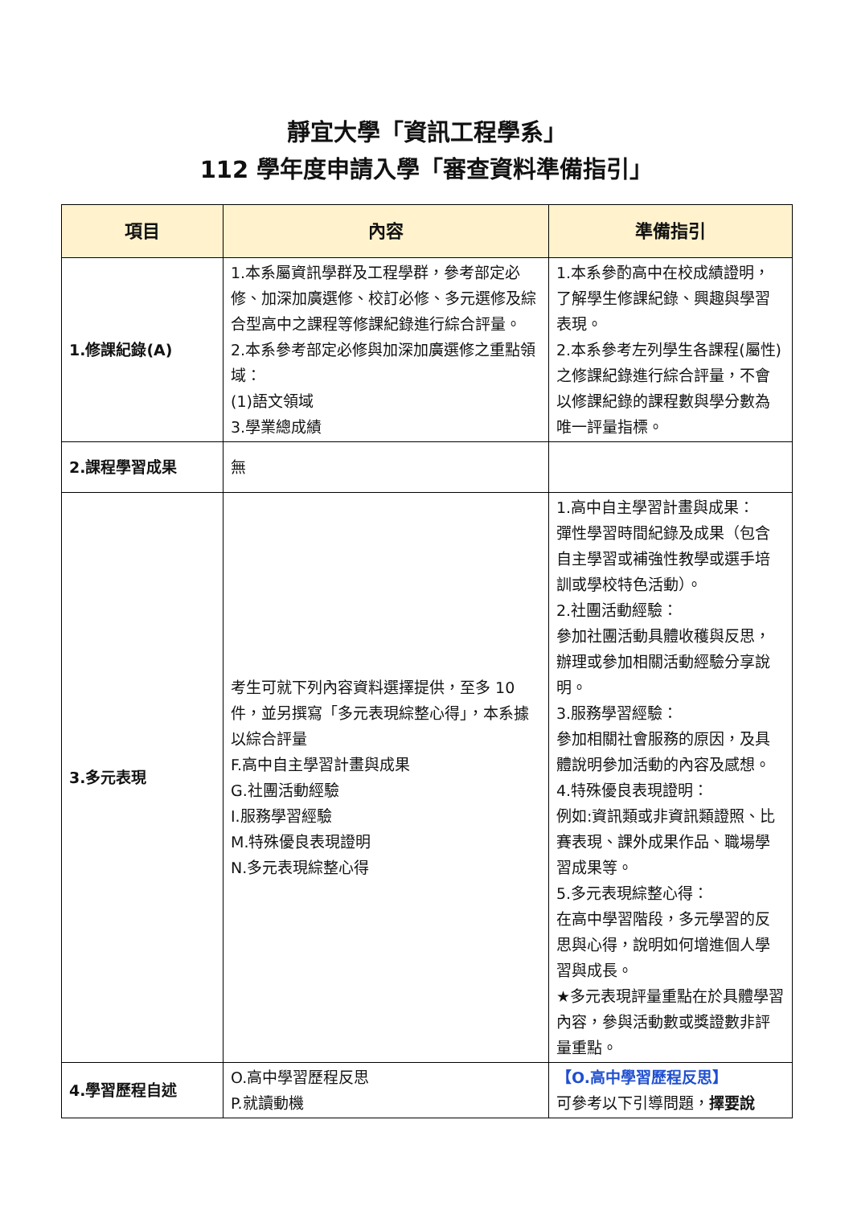靜宜大學「資訊工程學系」
112 學年度申請入學「審查資料準備指引」
| 項目 | 內容 | 準備指引 |
| --- | --- | --- |
| 1.修課紀錄(A) | 1.本系屬資訊學群及工程學群，參考部定必修、加深加廣選修、校訂必修、多元選修及綜合型高中之課程等修課紀錄進行綜合評量。 2.本系參考部定必修與加深加廣選修之重點領域： (1)語文領域 3.學業總成績 | 1.本系參酌高中在校成績證明，了解學生修課紀錄、興趣與學習表現。 2.本系參考左列學生各課程(屬性)之修課紀錄進行綜合評量，不會以修課紀錄的課程數與學分數為唯一評量指標。 |
| 2.課程學習成果 | 無 | |
| 3.多元表現 | 考生可就下列內容資料選擇提供，至多 10 件，並另撰寫「多元表現綜整心得」，本系據以綜合評量 F.高中自主學習計畫與成果 G.社團活動經驗 I.服務學習經驗 M.特殊優良表現證明 N.多元表現綜整心得 | 1.高中自主學習計畫與成果： 彈性學習時間紀錄及成果（包含自主學習或補強性教學或選手培訓或學校特色活動）。 2.社團活動經驗： 參加社團活動具體收穫與反思，辦理或參加相關活動經驗分享說明。 3.服務學習經驗： 參加相關社會服務的原因，及具體說明參加活動的內容及感想。 4.特殊優良表現證明： 例如:資訊類或非資訊類證照、比賽表現、課外成果作品、職場學習成果等。 5.多元表現綜整心得： 在高中學習階段，多元學習的反思與心得，說明如何增進個人學習與成長。 ★多元表現評量重點在於具體學習內容，參與活動數或獎證數非評量重點。 |
| 4.學習歷程自述 | O.高中學習歷程反思 P.就讀動機 | 【O.高中學習歷程反思】 可參考以下引導問題， 擇要說 |